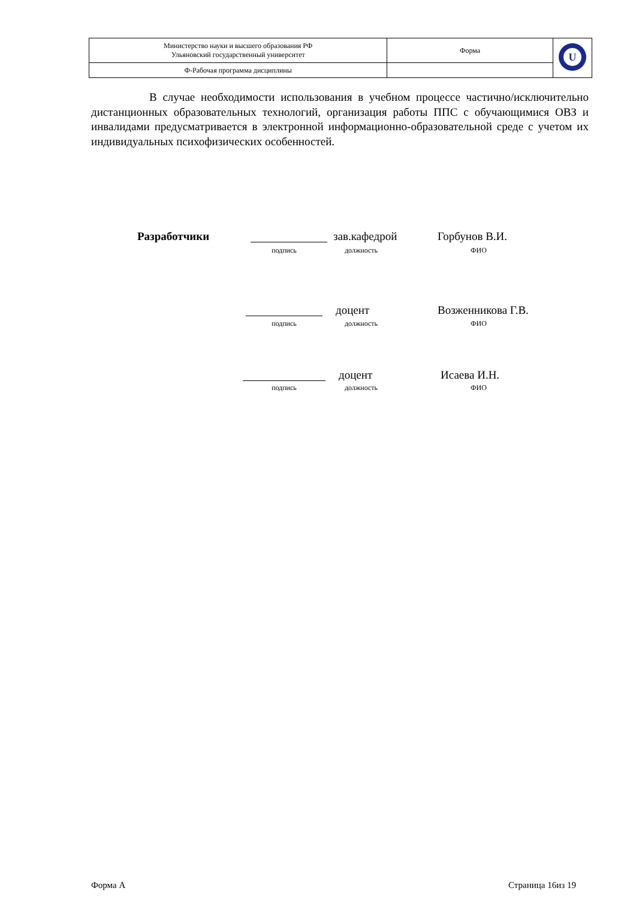| Министерство науки и высшего образования РФ Ульяновский государственный университет | Форма | U |
| Ф-Рабочая программа дисциплины | | |
В случае необходимости использования в учебном процессе частично/исключительно дистанционных образовательных технологий, организация работы ППС с обучающимися ОВЗ и инвалидами предусматривается в электронной информационно-образовательной среде с учетом их индивидуальных психофизических особенностей.
Разработчики зав.кафедрой Горбунов В.И.
подпись должность ФИО
доцент Возженникова Г.В.
подпись должность ФИО
доцент Исаева И.Н.
подпись должность ФИО
Форма А Страница 16из 19